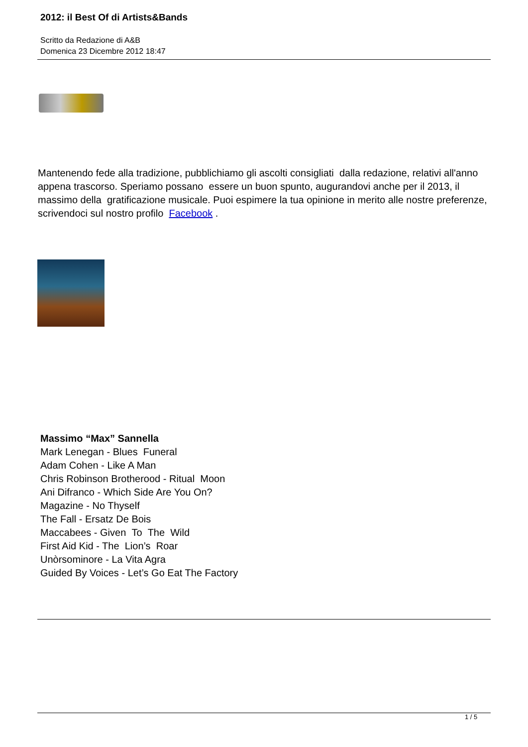2012: il Best Of di Artists&Bands
Scritto da Redazione di A&B
Domenica 23 Dicembre 2012 18:47
Mantenendo fede alla tradizione, pubblichiamo gli ascolti consigliati dalla redazione, relativi all'anno appena trascorso. Speriamo possano essere un buon spunto, augurandovi anche per il 2013, il massimo della gratificazione musicale. Puoi espimere la tua opinione in merito alle nostre preferenze, scrivendoci sul nostro profilo Facebook .
Massimo “Max” Sannella
Mark Lenegan - Blues Funeral
Adam Cohen - Like A Man
Chris Robinson Brotherood - Ritual Moon
Ani Difranco - Which Side Are You On?
Magazine - No Thyself
The Fall - Ersatz De Bois
Maccabees - Given To The Wild
First Aid Kid - The Lion’s Roar
Unòrsominore - La Vita Agra
Guided By Voices - Let’s Go Eat The Factory
1 / 5